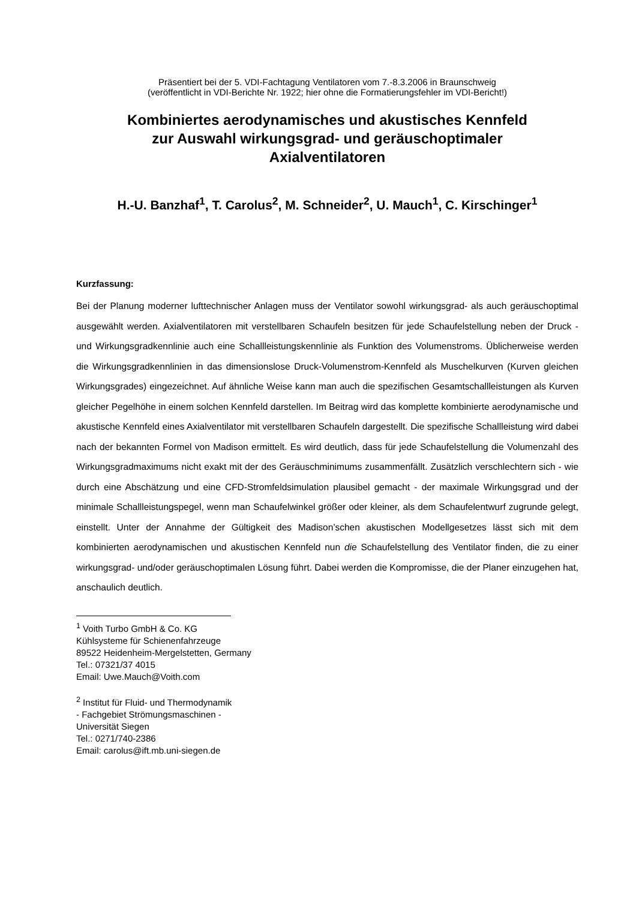Präsentiert bei der 5. VDI-Fachtagung Ventilatoren vom 7.-8.3.2006 in Braunschweig
(veröffentlicht in VDI-Berichte Nr. 1922; hier ohne die Formatierungsfehler im VDI-Bericht!)
Kombiniertes aerodynamisches und akustisches Kennfeld
zur Auswahl wirkungsgrad- und geräuschoptimaler
Axialventilatoren
H.-U. Banzhaf<sup>1</sup>, T. Carolus<sup>2</sup>, M. Schneider<sup>2</sup>, U. Mauch<sup>1</sup>, C. Kirschinger<sup>1</sup>
Kurzfassung:
Bei der Planung moderner lufttechnischer Anlagen muss der Ventilator sowohl wirkungsgrad- als auch geräuschoptimal ausgewählt werden. Axialventilatoren mit verstellbaren Schaufeln besitzen für jede Schaufelstellung neben der Druck - und Wirkungsgradkennlinie auch eine Schallleistungskennlinie als Funktion des Volumenstroms. Üblicherweise werden die Wirkungsgradkennlinien in das dimensionslose Druck-Volumenstrom-Kennfeld als Muschelkurven (Kurven gleichen Wirkungsgrades) eingezeichnet. Auf ähnliche Weise kann man auch die spezifischen Gesamtschallleistungen als Kurven gleicher Pegelhöhe in einem solchen Kennfeld darstellen. Im Beitrag wird das komplette kombinierte aerodynamische und akustische Kennfeld eines Axialventilator mit verstellbaren Schaufeln dargestellt. Die spezifische Schallleistung wird dabei nach der bekannten Formel von Madison ermittelt. Es wird deutlich, dass für jede Schaufelstellung die Volumenzahl des Wirkungsgradmaximums nicht exakt mit der des Geräuschminimums zusammenfällt. Zusätzlich verschlechtern sich - wie durch eine Abschätzung und eine CFD-Stromfeldsimulation plausibel gemacht - der maximale Wirkungsgrad und der minimale Schallleistungspegel, wenn man Schaufelwinkel größer oder kleiner, als dem Schaufelentwurf zugrunde gelegt, einstellt. Unter der Annahme der Gültigkeit des Madison’schen akustischen Modellgesetzes lässt sich mit dem kombinierten aerodynamischen und akustischen Kennfeld nun die Schaufelstellung des Ventilator finden, die zu einer wirkungsgrad- und/oder geräuschoptimalen Lösung führt. Dabei werden die Kompromisse, die der Planer einzugehen hat, anschaulich deutlich.
<sup>1</sup> Voith Turbo GmbH & Co. KG
Kühlsysteme für Schienenfahrzeuge
89522 Heidenheim-Mergelstetten, Germany
Tel.: 07321/37 4015
Email: Uwe.Mauch@Voith.com
<sup>2</sup> Institut für Fluid- und Thermodynamik
- Fachgebiet Strömungsmaschinen -
Universität Siegen
Tel.: 0271/740-2386
Email: carolus@ift.mb.uni-siegen.de